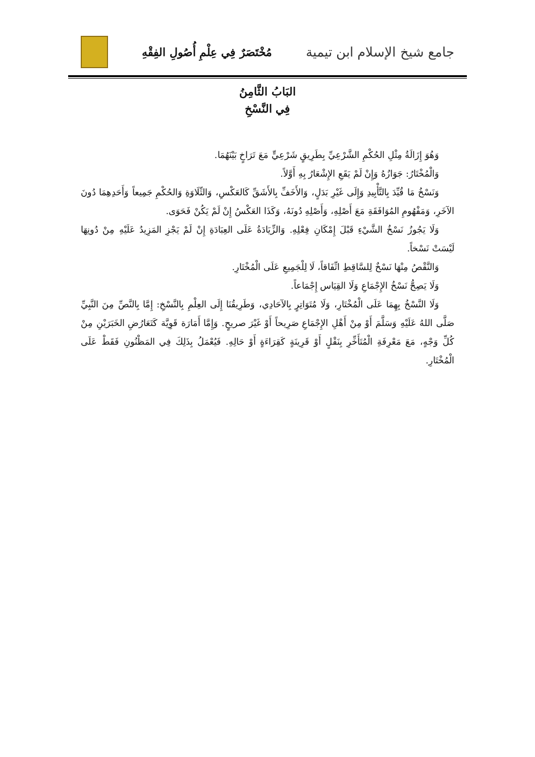جامع شيخ الإسلام ابن تيمية
مُخْتَصَرٌ فِي عِلْمِ أُصُولِ الفِقْهِ
البَابُ الثَّامِنُ
فِي النَّسْخِ
وَهُوَ إِزَالَةُ مِثْلِ الحُكْمِ الشَّرْعِيِّ بِطَرِيقٍ شَرْعِيٍّ مَعَ تَرَاخٍ بَيْنَهُمَا.
وَالْمُخْتَارُ: جَوَازُهُ وَإِنْ لَمْ يَقَعِ الإِشْعَارُ بِهِ أَوَّلاً.
وَنَسْخُ مَا قُيِّدَ بِالتَّأْبِيدِ وَإِلَى غَيْرِ بَدَلٍ، وَالأَخَفِّ بِالأَشَقِّ كَالعَكْسِ، وَالتِّلَاوَةِ وَالحُكْمِ جَمِيعاً وَأَحَدِهِمَا دُونَ الآخَرِ، وَمَفْهُومِ المُوَافَقَةِ مَعَ أَصْلِهِ، وَأَصْلِهِ دُونَهُ، وَكَذَا العَكْسُ إِنْ لَمْ يَكُنْ فَحَوَى.
وَلَا يَجُوزُ نَسْخُ الشَّيْءِ قَبْلَ إِمْكَانِ فِعْلِهِ. وَالزِّيَادَةُ عَلَى العِبَادَةِ إِنْ لَمْ يَجْزِ المَزِيدُ عَلَيْهِ مِنْ دُونِهَا لَيْسَتْ نَسْخاً.
وَالنَّقْصُ مِنْهَا نَسْخٌ لِلسَّاقِطِ اتِّفَاقاً، لَا لِلْجَمِيعِ عَلَى الْمُخْتَارِ.
وَلَا يَصِحُّ نَسْخُ الإِجْمَاعِ وَلَا القِيَاس إِجْمَاعاً.
وَلَا النَّسْخُ بِهِمَا عَلَى الْمُخْتَارِ، وَلَا مُتَوَاتِرٍ بِالآحَادِي، وَطَرِيقُنَا إِلَى العِلْمِ بِالنَّسْخِ: إِمَّا بِالنَّصِّ مِنَ النَّبِيِّ صَلَّى اللهُ عَلَيْهِ وَسَلَّمَ أَوْ مِنْ أَهْلِ الإِجْمَاعِ صَرِيحاً أَوْ غَيْرَ صريحٍ. وَإِمَّا أَمَارَة قَوِيَّة كَتَعَارُضِ الخَبَرَيْنِ مِنْ كُلِّ وَجْهٍ، مَعَ مَعْرِفَةِ الْمُتَأَخِّرِ بِنَقْلٍ أَوْ قَرِينَةٍ كَقِرَاءَةٍ أَوْ حَالِهِ. فَيُعْمَلُ بِذَلِكَ فِي المَظْنُونِ فَقَطْ عَلَى الْمُخْتَارِ.